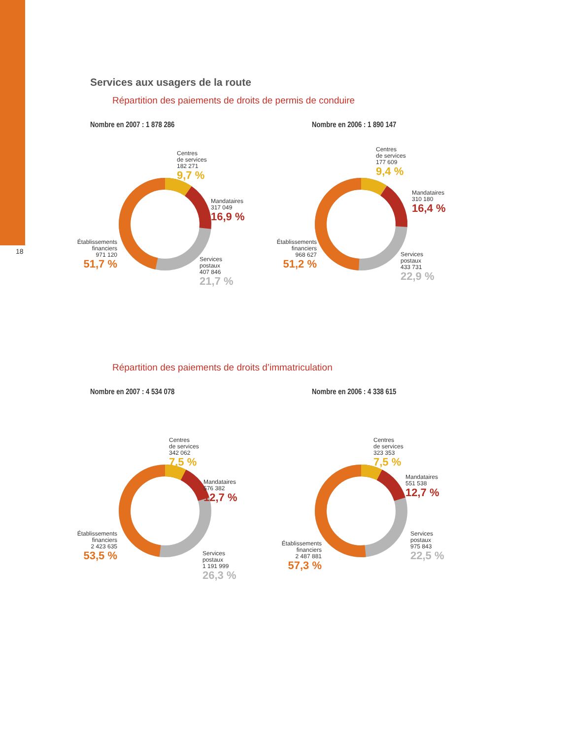18
Services aux usagers de la route
Répartition des paiements de droits de permis de conduire
Nombre en 2007 : 1 878 286
Centres
de services
182 271
9,7 %
Mandataires
317 049
16,9 %
Établissements
financiers
971 120
51,7 %
Services
postaux
407 846
21,7 %
Nombre en 2006 : 1 890 147
Centres
de services
177 609
9,4 %
Mandataires
310 180
16,4 %
Établissements
financiers
968 627
51,2 %
Services
postaux
433 731
22,9 %
Répartition des paiements de droits d’immatriculation
Nombre en 2007 : 4 534 078
Centres
de services
342 062
7,5 %
Mandataires
576 382
12,7 %
Établissements
financiers
2 423 635
53,5 %
Services
postaux
1 191 999
26,3 %
Nombre en 2006 : 4 338 615
Centres
de services
323 353
7,5 %
Mandataires
551 538
12,7 %
Établissements
financiers
2 487 881
57,3 %
Services
postaux
975 843
22,5 %